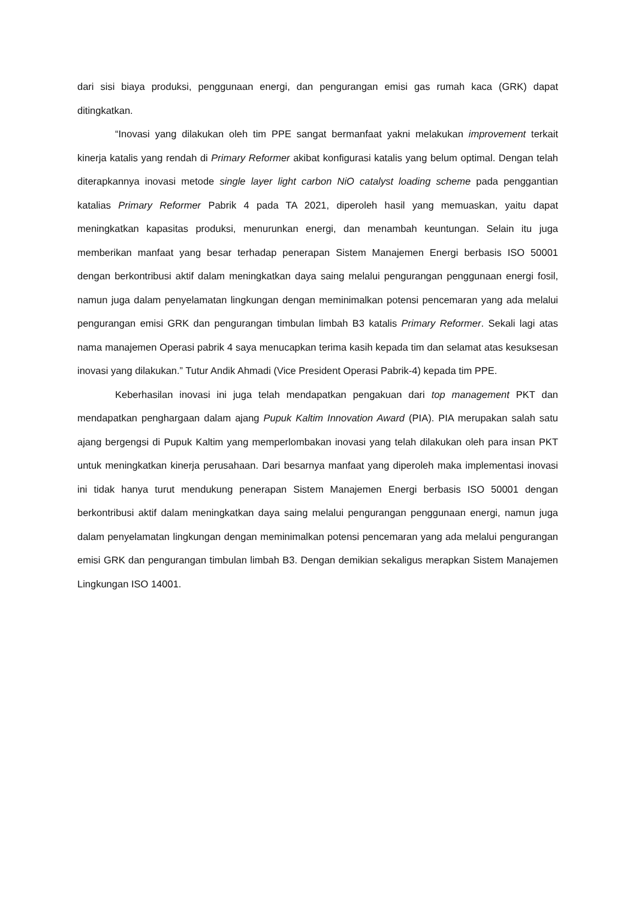dari sisi biaya produksi, penggunaan energi, dan pengurangan emisi gas rumah kaca (GRK) dapat ditingkatkan.
“Inovasi yang dilakukan oleh tim PPE sangat bermanfaat yakni melakukan improvement terkait kinerja katalis yang rendah di Primary Reformer akibat konfigurasi katalis yang belum optimal. Dengan telah diterapkannya inovasi metode single layer light carbon NiO catalyst loading scheme pada penggantian katalias Primary Reformer Pabrik 4 pada TA 2021, diperoleh hasil yang memuaskan, yaitu dapat meningkatkan kapasitas produksi, menurunkan energi, dan menambah keuntungan. Selain itu juga memberikan manfaat yang besar terhadap penerapan Sistem Manajemen Energi berbasis ISO 50001 dengan berkontribusi aktif dalam meningkatkan daya saing melalui pengurangan penggunaan energi fosil, namun juga dalam penyelamatan lingkungan dengan meminimalkan potensi pencemaran yang ada melalui pengurangan emisi GRK dan pengurangan timbulan limbah B3 katalis Primary Reformer. Sekali lagi atas nama manajemen Operasi pabrik 4 saya menucapkan terima kasih kepada tim dan selamat atas kesuksesan inovasi yang dilakukan.” Tutur Andik Ahmadi (Vice President Operasi Pabrik-4) kepada tim PPE.
Keberhasilan inovasi ini juga telah mendapatkan pengakuan dari top management PKT dan mendapatkan penghargaan dalam ajang Pupuk Kaltim Innovation Award (PIA). PIA merupakan salah satu ajang bergengsi di Pupuk Kaltim yang memperlombakan inovasi yang telah dilakukan oleh para insan PKT untuk meningkatkan kinerja perusahaan. Dari besarnya manfaat yang diperoleh maka implementasi inovasi ini tidak hanya turut mendukung penerapan Sistem Manajemen Energi berbasis ISO 50001 dengan berkontribusi aktif dalam meningkatkan daya saing melalui pengurangan penggunaan energi, namun juga dalam penyelamatan lingkungan dengan meminimalkan potensi pencemaran yang ada melalui pengurangan emisi GRK dan pengurangan timbulan limbah B3. Dengan demikian sekaligus merapkan Sistem Manajemen Lingkungan ISO 14001.